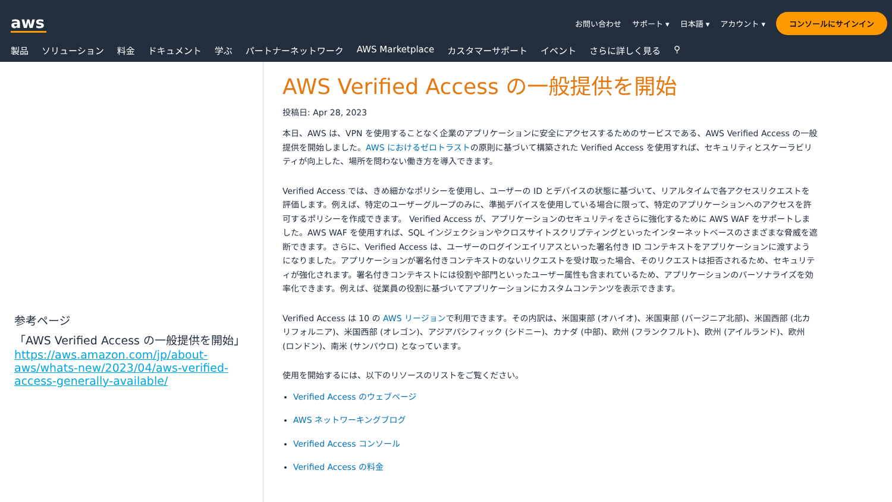aws
お問い合わせ サポート ▾ 日本語 ▾ アカウント ▾ コンソールにサインイン
製品 ソリューション 料金 ドキュメント 学ぶ パートナーネットワーク AWS Marketplace カスタマーサポート イベント さらに詳しく見る ⚲
参考ページ
「AWS Verified Access の一般提供を開始」
https://aws.amazon.com/jp/about-aws/whats-new/2023/04/aws-verified-access-generally-available/
AWS Verified Access の一般提供を開始
投稿日: Apr 28, 2023
本日、AWS は、VPN を使用することなく企業のアプリケーションに安全にアクセスするためのサービスである、AWS Verified Access の一般提供を開始しました。AWS におけるゼロトラストの原則に基づいて構築された Verified Access を使用すれば、セキュリティとスケーラビリティが向上した、場所を問わない働き方を導入できます。
Verified Access では、きめ細かなポリシーを使用し、ユーザーの ID とデバイスの状態に基づいて、リアルタイムで各アクセスリクエストを評価します。例えば、特定のユーザーグループのみに、準拠デバイスを使用している場合に限って、特定のアプリケーションへのアクセスを許可するポリシーを作成できます。 Verified Access が、アプリケーションのセキュリティをさらに強化するために AWS WAF をサポートしました。AWS WAF を使用すれば、SQL インジェクションやクロスサイトスクリプティングといったインターネットベースのさまざまな脅威を遮断できます。さらに、Verified Access は、ユーザーのログインエイリアスといった署名付き ID コンテキストをアプリケーションに渡すようになりました。アプリケーションが署名付きコンテキストのないリクエストを受け取った場合、そのリクエストは拒否されるため、セキュリティが強化されます。署名付きコンテキストには役割や部門といったユーザー属性も含まれているため、アプリケーションのパーソナライズを効率化できます。例えば、従業員の役割に基づいてアプリケーションにカスタムコンテンツを表示できます。
Verified Access は 10 の AWS リージョンで利用できます。その内訳は、米国東部 (オハイオ)、米国東部 (バージニア北部)、米国西部 (北カリフォルニア)、米国西部 (オレゴン)、アジアパシフィック (シドニー)、カナダ (中部)、欧州 (フランクフルト)、欧州 (アイルランド)、欧州 (ロンドン)、南米 (サンパウロ) となっています。
使用を開始するには、以下のリソースのリストをご覧ください。
Verified Access のウェブページ
AWS ネットワーキングブログ
Verified Access コンソール
Verified Access の料金